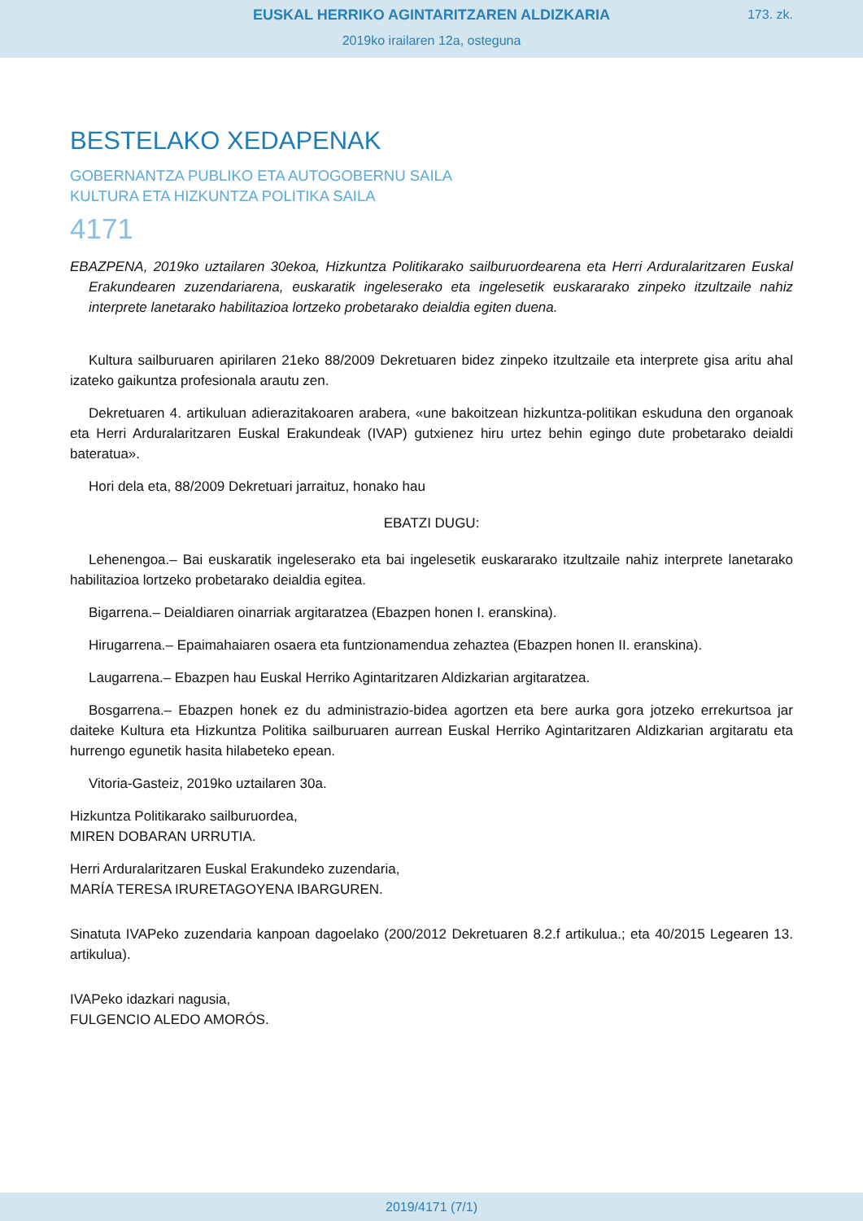EUSKAL HERRIKO AGINTARITZAREN ALDIZKARIA
173. zk.
2019ko irailaren 12a, osteguna
BESTELAKO XEDAPENAK
GOBERNANTZA PUBLIKO ETA AUTOGOBERNU SAILA
KULTURA ETA HIZKUNTZA POLITIKA SAILA
4171
EBAZPENA, 2019ko uztailaren 30ekoa, Hizkuntza Politikarako sailburuordearena eta Herri Arduralaritzaren Euskal Erakundearen zuzendariarena, euskaratik ingeleserako eta ingelesetik euskararako zinpeko itzultzaile nahiz interprete lanetarako habilitazioa lortzeko probetarako deialdia egiten duena.
Kultura sailburuaren apirilaren 21eko 88/2009 Dekretuaren bidez zinpeko itzultzaile eta interprete gisa aritu ahal izateko gaikuntza profesionala arautu zen.
Dekretuaren 4. artikuluan adierazitakoaren arabera, «une bakoitzean hizkuntza-politikan eskuduna den organoak eta Herri Arduralaritzaren Euskal Erakundeak (IVAP) gutxienez hiru urtez behin egingo dute probetarako deialdi bateratua».
Hori dela eta, 88/2009 Dekretuari jarraituz, honako hau
EBATZI DUGU:
Lehenengoa.– Bai euskaratik ingeleserako eta bai ingelesetik euskararako itzultzaile nahiz interprete lanetarako habilitazioa lortzeko probetarako deialdia egitea.
Bigarrena.– Deialdiaren oinarriak argitaratzea (Ebazpen honen I. eranskina).
Hirugarrena.– Epaimahaiaren osaera eta funtzionamendua zehaztea (Ebazpen honen II. eranskina).
Laugarrena.– Ebazpen hau Euskal Herriko Agintaritzaren Aldizkarian argitaratzea.
Bosgarrena.– Ebazpen honek ez du administrazio-bidea agortzen eta bere aurka gora jotzeko errekurtsoa jar daiteke Kultura eta Hizkuntza Politika sailburuaren aurrean Euskal Herriko Agintaritzaren Aldizkarian argitaratu eta hurrengo egunetik hasita hilabeteko epean.
Vitoria-Gasteiz, 2019ko uztailaren 30a.
Hizkuntza Politikarako sailburuordea,
MIREN DOBARAN URRUTIA.
Herri Arduralaritzaren Euskal Erakundeko zuzendaria,
MARÍA TERESA IRURETAGOYENA IBARGUREN.
Sinatuta IVAPeko zuzendaria kanpoan dagoelako (200/2012 Dekretuaren 8.2.f artikulua.; eta 40/2015 Legearen 13. artikulua).
IVAPeko idazkari nagusia,
FULGENCIO ALEDO AMORÓS.
2019/4171 (7/1)